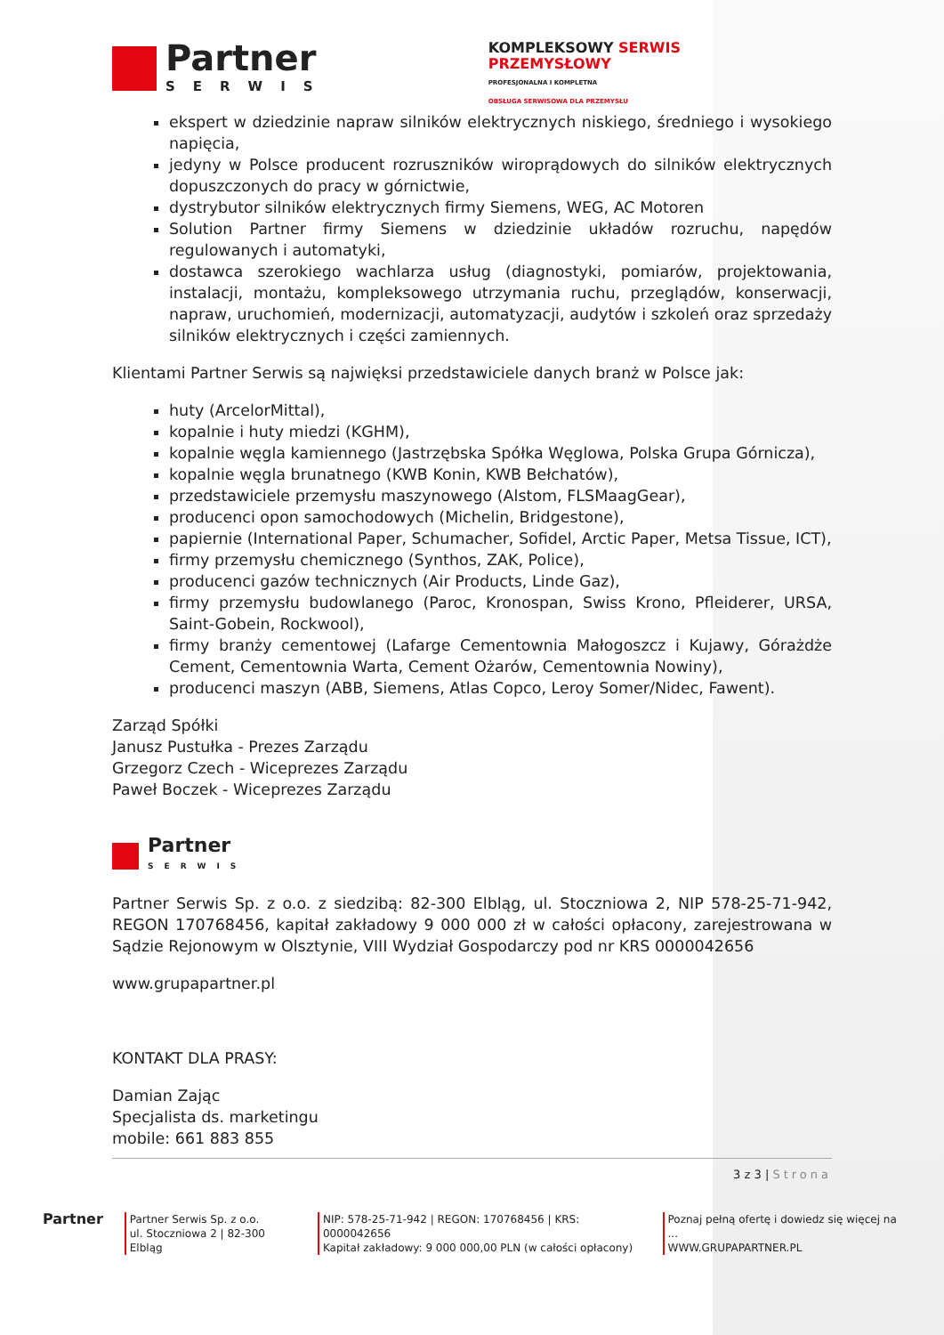Partner
SERWIS
KOMPLEKSOWY SERWIS
PRZEMYSŁOWY
PROFESJONALNA I KOMPLETNA
OBSŁUGA SERWISOWA DLA PRZEMYSŁU
ekspert w dziedzinie napraw silników elektrycznych niskiego, średniego i wysokiego napięcia,
jedyny w Polsce producent rozruszników wiroprądowych do silników elektrycznych dopuszczonych do pracy w górnictwie,
dystrybutor silników elektrycznych firmy Siemens, WEG, AC Motoren
Solution Partner firmy Siemens w dziedzinie układów rozruchu, napędów regulowanych i automatyki,
dostawca szerokiego wachlarza usług (diagnostyki, pomiarów, projektowania, instalacji, montażu, kompleksowego utrzymania ruchu, przeglądów, konserwacji, napraw, uruchomień, modernizacji, automatyzacji, audytów i szkoleń oraz sprzedaży silników elektrycznych i części zamiennych.
Klientami Partner Serwis są najwięksi przedstawiciele danych branż w Polsce jak:
huty (ArcelorMittal),
kopalnie i huty miedzi (KGHM),
kopalnie węgla kamiennego (Jastrzębska Spółka Węglowa, Polska Grupa Górnicza),
kopalnie węgla brunatnego (KWB Konin, KWB Bełchatów),
przedstawiciele przemysłu maszynowego (Alstom, FLSMaagGear),
producenci opon samochodowych (Michelin, Bridgestone),
papiernie (International Paper, Schumacher, Sofidel, Arctic Paper, Metsa Tissue, ICT),
firmy przemysłu chemicznego (Synthos, ZAK, Police),
producenci gazów technicznych (Air Products, Linde Gaz),
firmy przemysłu budowlanego (Paroc, Kronospan, Swiss Krono, Pfleiderer, URSA, Saint-Gobein, Rockwool),
firmy branży cementowej (Lafarge Cementownia Małogoszcz i Kujawy, Górażdże Cement, Cementownia Warta, Cement Ożarów, Cementownia Nowiny),
producenci maszyn (ABB, Siemens, Atlas Copco, Leroy Somer/Nidec, Fawent).
Zarząd Spółki
Janusz Pustułka - Prezes Zarządu
Grzegorz Czech - Wiceprezes Zarządu
Paweł Boczek - Wiceprezes Zarządu
Partner
SERWIS
Partner Serwis Sp. z o.o. z siedzibą: 82-300 Elbląg, ul. Stoczniowa 2, NIP 578-25-71-942, REGON 170768456, kapitał zakładowy 9 000 000 zł w całości opłacony, zarejestrowana w Sądzie Rejonowym w Olsztynie, VIII Wydział Gospodarczy pod nr KRS 0000042656
www.grupapartner.pl
KONTAKT DLA PRASY:
Damian Zając
Specjalista ds. marketingu
mobile: 661 883 855
3 z 3 | Strona
Partner
Partner Serwis Sp. z o.o.
ul. Stoczniowa 2 | 82-300 Elbląg
NIP: 578-25-71-942 | REGON: 170768456 | KRS: 0000042656
Kapitał zakładowy: 9 000 000,00 PLN (w całości opłacony)
Poznaj pełną ofertę i dowiedz się więcej na ...
WWW.GRUPAPARTNER.PL